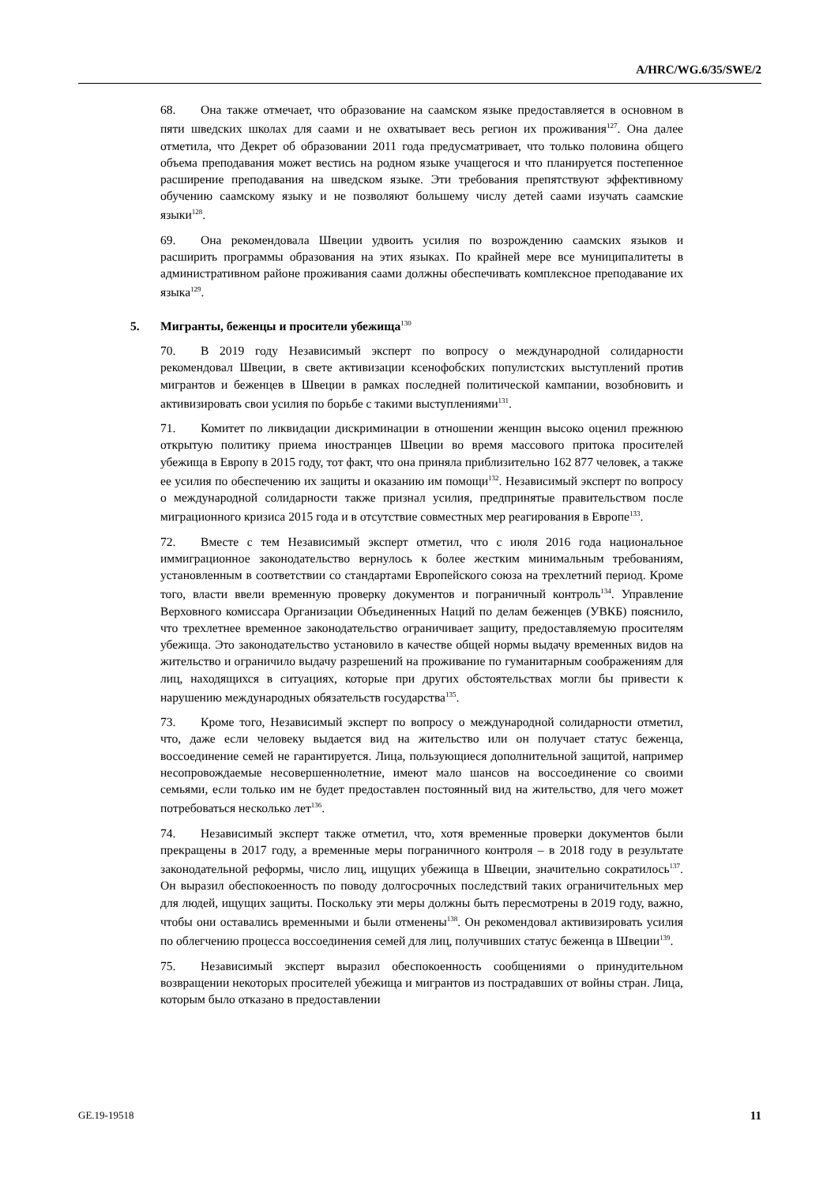A/HRC/WG.6/35/SWE/2
68. Она также отмечает, что образование на саамском языке предоставляется в основном в пяти шведских школах для саами и не охватывает весь регион их проживания<sup>127</sup>. Она далее отметила, что Декрет об образовании 2011 года предусматривает, что только половина общего объема преподавания может вестись на родном языке учащегося и что планируется постепенное расширение преподавания на шведском языке. Эти требования препятствуют эффективному обучению саамскому языку и не позволяют большему числу детей саами изучать саамские языки<sup>128</sup>.
69. Она рекомендовала Швеции удвоить усилия по возрождению саамских языков и расширить программы образования на этих языках. По крайней мере все муниципалитеты в административном районе проживания саами должны обеспечивать комплексное преподавание их языка<sup>129</sup>.
5. Мигранты, беженцы и просители убежища<sup>130</sup>
70. В 2019 году Независимый эксперт по вопросу о международной солидарности рекомендовал Швеции, в свете активизации ксенофобских популистских выступлений против мигрантов и беженцев в Швеции в рамках последней политической кампании, возобновить и активизировать свои усилия по борьбе с такими выступлениями<sup>131</sup>.
71. Комитет по ликвидации дискриминации в отношении женщин высоко оценил прежнюю открытую политику приема иностранцев Швеции во время массового притока просителей убежища в Европу в 2015 году, тот факт, что она приняла приблизительно 162 877 человек, а также ее усилия по обеспечению их защиты и оказанию им помощи<sup>132</sup>. Независимый эксперт по вопросу о международной солидарности также признал усилия, предпринятые правительством после миграционного кризиса 2015 года и в отсутствие совместных мер реагирования в Европе<sup>133</sup>.
72. Вместе с тем Независимый эксперт отметил, что с июля 2016 года национальное иммиграционное законодательство вернулось к более жестким минимальным требованиям, установленным в соответствии со стандартами Европейского союза на трехлетний период. Кроме того, власти ввели временную проверку документов и пограничный контроль<sup>134</sup>. Управление Верховного комиссара Организации Объединенных Наций по делам беженцев (УВКБ) пояснило, что трехлетнее временное законодательство ограничивает защиту, предоставляемую просителям убежища. Это законодательство установило в качестве общей нормы выдачу временных видов на жительство и ограничило выдачу разрешений на проживание по гуманитарным соображениям для лиц, находящихся в ситуациях, которые при других обстоятельствах могли бы привести к нарушению международных обязательств государства<sup>135</sup>.
73. Кроме того, Независимый эксперт по вопросу о международной солидарности отметил, что, даже если человеку выдается вид на жительство или он получает статус беженца, воссоединение семей не гарантируется. Лица, пользующиеся дополнительной защитой, например несопровождаемые несовершеннолетние, имеют мало шансов на воссоединение со своими семьями, если только им не будет предоставлен постоянный вид на жительство, для чего может потребоваться несколько лет<sup>136</sup>.
74. Независимый эксперт также отметил, что, хотя временные проверки документов были прекращены в 2017 году, а временные меры пограничного контроля – в 2018 году в результате законодательной реформы, число лиц, ищущих убежища в Швеции, значительно сократилось<sup>137</sup>. Он выразил обеспокоенность по поводу долгосрочных последствий таких ограничительных мер для людей, ищущих защиты. Поскольку эти меры должны быть пересмотрены в 2019 году, важно, чтобы они оставались временными и были отменены<sup>138</sup>. Он рекомендовал активизировать усилия по облегчению процесса воссоединения семей для лиц, получивших статус беженца в Швеции<sup>139</sup>.
75. Независимый эксперт выразил обеспокоенность сообщениями о принудительном возвращении некоторых просителей убежища и мигрантов из пострадавших от войны стран. Лица, которым было отказано в предоставлении
GE.19-19518 11